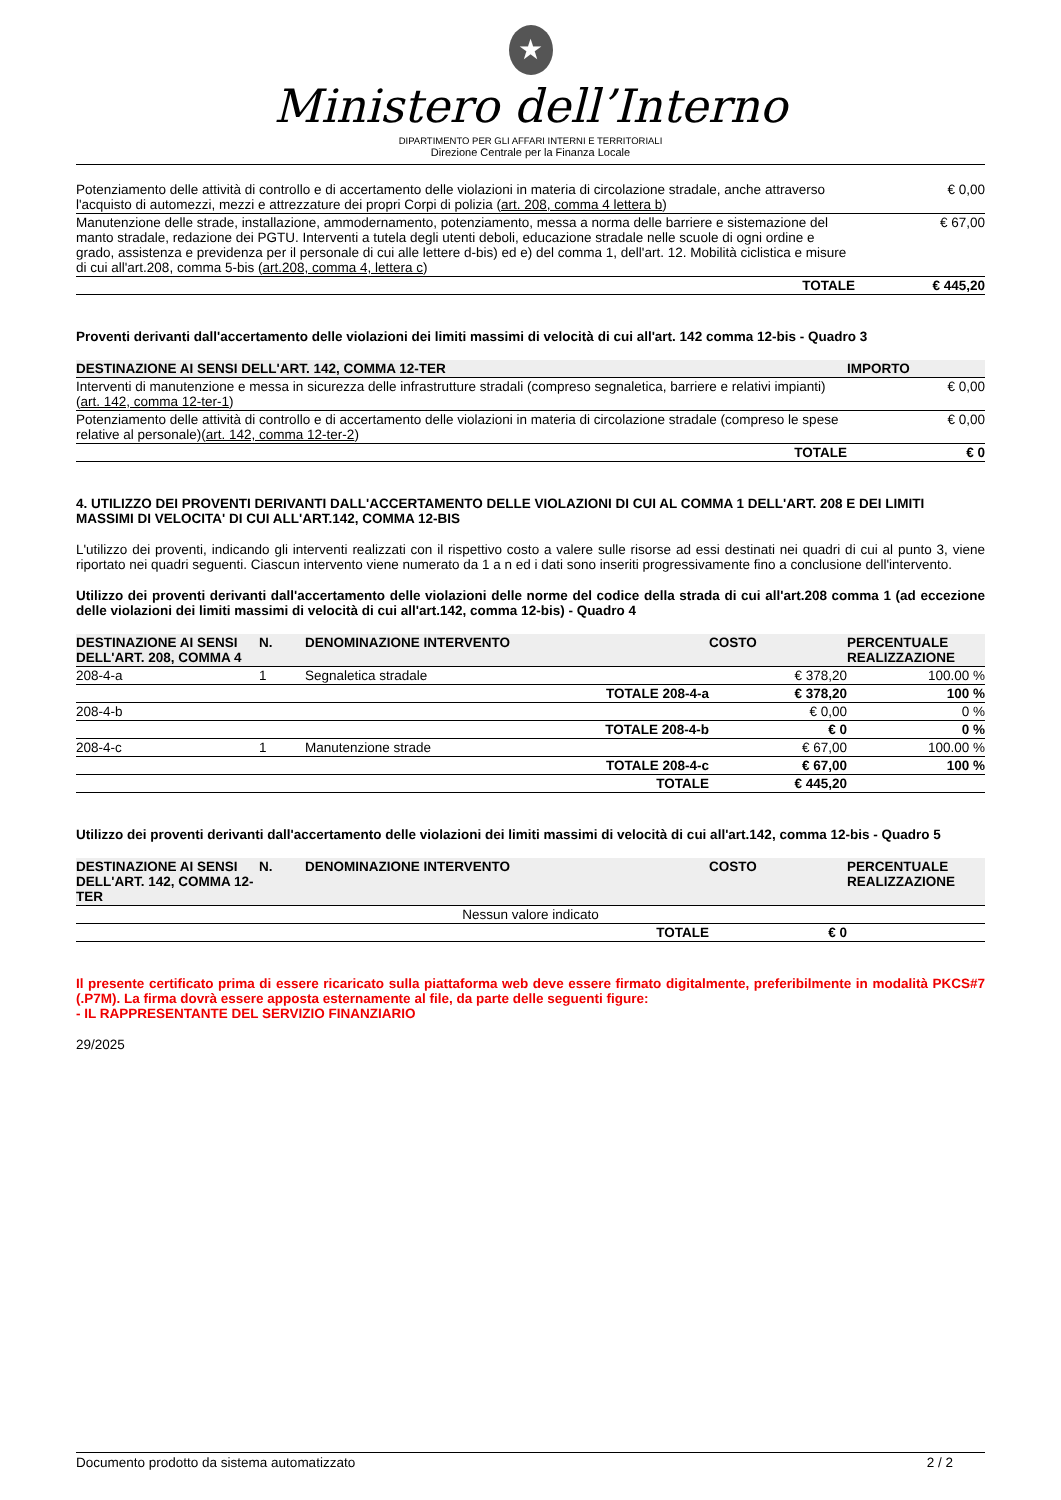★
Ministero dell’Interno
DIPARTIMENTO PER GLI AFFARI INTERNI E TERRITORIALI
Direzione Centrale per la Finanza Locale
| Potenziamento delle attività di controllo e di accertamento delle violazioni in materia di circolazione stradale, anche attraverso l'acquisto di automezzi, mezzi e attrezzature dei propri Corpi di polizia ( art. 208, comma 4 lettera b ) | € 0,00 |
| Manutenzione delle strade, installazione, ammodernamento, potenziamento, messa a norma delle barriere e sistemazione del manto stradale, redazione dei PGTU. Interventi a tutela degli utenti deboli, educazione stradale nelle scuole di ogni ordine e grado, assistenza e previdenza per il personale di cui alle lettere d-bis) ed e) del comma 1, dell'art. 12. Mobilità ciclistica e misure di cui all'art.208, comma 5-bis ( art.208, comma 4, lettera c ) | € 67,00 |
| TOTALE | € 445,20 |
Proventi derivanti dall'accertamento delle violazioni dei limiti massimi di velocità di cui all'art. 142 comma 12-bis - Quadro 3
| DESTINAZIONE AI SENSI DELL'ART. 142, COMMA 12-TER | IMPORTO |
| --- | --- |
| Interventi di manutenzione e messa in sicurezza delle infrastrutture stradali (compreso segnaletica, barriere e relativi impianti)( art. 142, comma 12-ter-1 ) | € 0,00 |
| Potenziamento delle attività di controllo e di accertamento delle violazioni in materia di circolazione stradale (compreso le spese relative al personale)( art. 142, comma 12-ter-2 ) | € 0,00 |
| TOTALE | € 0 |
4. UTILIZZO DEI PROVENTI DERIVANTI DALL'ACCERTAMENTO DELLE VIOLAZIONI DI CUI AL COMMA 1 DELL'ART. 208 E DEI LIMITI MASSIMI DI VELOCITA' DI CUI ALL'ART.142, COMMA 12-BIS
L'utilizzo dei proventi, indicando gli interventi realizzati con il rispettivo costo a valere sulle risorse ad essi destinati nei quadri di cui al punto 3, viene riportato nei quadri seguenti. Ciascun intervento viene numerato da 1 a n ed i dati sono inseriti progressivamente fino a conclusione dell'intervento.
Utilizzo dei proventi derivanti dall'accertamento delle violazioni delle norme del codice della strada di cui all'art.208 comma 1 (ad eccezione delle violazioni dei limiti massimi di velocità di cui all'art.142, comma 12-bis) - Quadro 4
| DESTINAZIONE AI SENSI DELL'ART. 208, COMMA 4 | N. | DENOMINAZIONE INTERVENTO | COSTO | PERCENTUALE REALIZZAZIONE |
| --- | --- | --- | --- | --- |
| 208-4-a | 1 | Segnaletica stradale | € 378,20 | 100.00 % |
| | | TOTALE 208-4-a | € 378,20 | 100 % |
| 208-4-b | | | € 0,00 | 0 % |
| | | TOTALE 208-4-b | € 0 | 0 % |
| 208-4-c | 1 | Manutenzione strade | € 67,00 | 100.00 % |
| | | TOTALE 208-4-c | € 67,00 | 100 % |
| | | TOTALE | € 445,20 | |
Utilizzo dei proventi derivanti dall'accertamento delle violazioni dei limiti massimi di velocità di cui all'art.142, comma 12-bis - Quadro 5
| DESTINAZIONE AI SENSI DELL'ART. 142, COMMA 12-TER | N. | DENOMINAZIONE INTERVENTO | COSTO | PERCENTUALE REALIZZAZIONE |
| --- | --- | --- | --- | --- |
| Nessun valore indicato | | | | |
| | | TOTALE | € 0 | |
Il presente certificato prima di essere ricaricato sulla piattaforma web deve essere firmato digitalmente, preferibilmente in modalità PKCS#7 (.P7M). La firma dovrà essere apposta esternamente al file, da parte delle seguenti figure:
- IL RAPPRESENTANTE DEL SERVIZIO FINANZIARIO
29/2025
Documento prodotto da sistema automatizzato 2 / 2